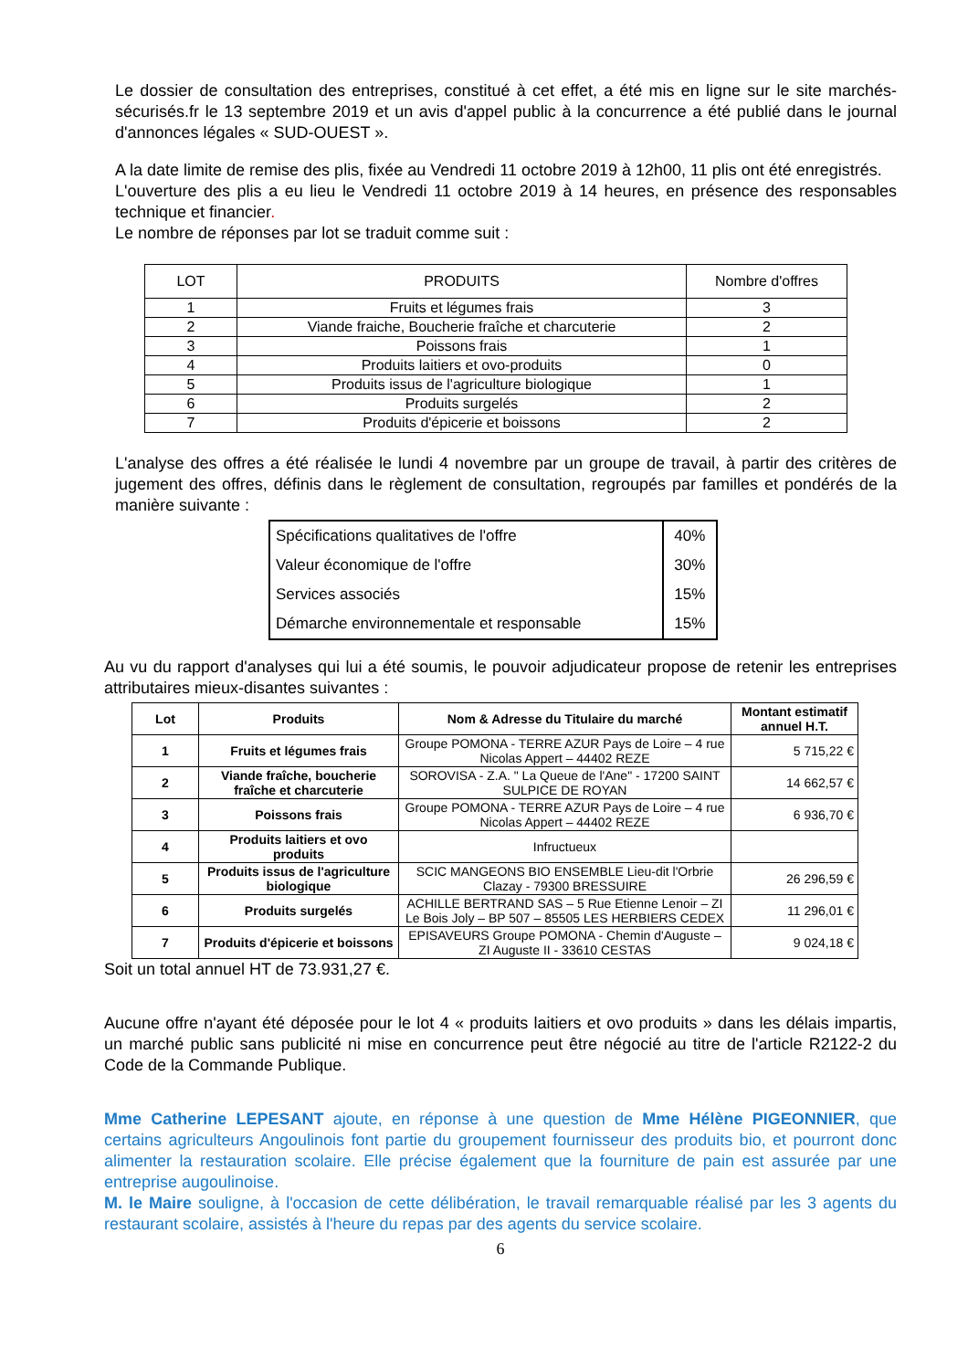Le dossier de consultation des entreprises, constitué à cet effet, a été mis en ligne sur le site marchés-sécurisés.fr le 13 septembre 2019 et un avis d'appel public à la concurrence a été publié dans le journal d'annonces légales « SUD-OUEST ».
A la date limite de remise des plis, fixée au Vendredi 11 octobre 2019 à 12h00, 11 plis ont été enregistrés.
L'ouverture des plis a eu lieu le Vendredi 11 octobre 2019 à 14 heures, en présence des responsables technique et financier.
Le nombre de réponses par lot se traduit comme suit :
| LOT | PRODUITS | Nombre d'offres |
| --- | --- | --- |
| 1 | Fruits et légumes frais | 3 |
| 2 | Viande fraiche, Boucherie fraîche et charcuterie | 2 |
| 3 | Poissons frais | 1 |
| 4 | Produits laitiers et ovo-produits | 0 |
| 5 | Produits issus de l'agriculture biologique | 1 |
| 6 | Produits surgelés | 2 |
| 7 | Produits d'épicerie et boissons | 2 |
L'analyse des offres a été réalisée le lundi 4 novembre par un groupe de travail, à partir des critères de jugement des offres, définis dans le règlement de consultation, regroupés par familles et pondérés de la manière suivante :
| Spécifications qualitatives de l'offre | 40% |
| Valeur économique de l'offre | 30% |
| Services associés | 15% |
| Démarche environnementale et responsable | 15% |
Au vu du rapport d'analyses qui lui a été soumis, le pouvoir adjudicateur propose de retenir les entreprises attributaires mieux-disantes suivantes :
| Lot | Produits | Nom & Adresse du Titulaire du marché | Montant estimatif annuel H.T. |
| --- | --- | --- | --- |
| 1 | Fruits et légumes frais | Groupe POMONA - TERRE AZUR Pays de Loire – 4 rue Nicolas Appert – 44402 REZE | 5 715,22 € |
| 2 | Viande fraîche, boucherie fraîche et charcuterie | SOROVISA - Z.A. " La Queue de l'Ane" - 17200 SAINT SULPICE DE ROYAN | 14 662,57 € |
| 3 | Poissons frais | Groupe POMONA - TERRE AZUR Pays de Loire – 4 rue Nicolas Appert – 44402 REZE | 6 936,70 € |
| 4 | Produits laitiers et ovo produits | Infructueux | |
| 5 | Produits issus de l'agriculture biologique | SCIC MANGEONS BIO ENSEMBLE Lieu-dit l'Orbrie Clazay - 79300 BRESSUIRE | 26 296,59 € |
| 6 | Produits surgelés | ACHILLE BERTRAND SAS – 5 Rue Etienne Lenoir – ZI Le Bois Joly – BP 507 – 85505 LES HERBIERS CEDEX | 11 296,01 € |
| 7 | Produits d'épicerie et boissons | EPISAVEURS Groupe POMONA - Chemin d'Auguste – ZI Auguste II - 33610 CESTAS | 9 024,18 € |
Soit un total annuel HT de 73.931,27 €.
Aucune offre n'ayant été déposée pour le lot 4 « produits laitiers et ovo produits » dans les délais impartis, un marché public sans publicité ni mise en concurrence peut être négocié au titre de l'article R2122-2 du Code de la Commande Publique.
Mme Catherine LEPESANT ajoute, en réponse à une question de Mme Hélène PIGEONNIER, que certains agriculteurs Angoulinois font partie du groupement fournisseur des produits bio, et pourront donc alimenter la restauration scolaire. Elle précise également que la fourniture de pain est assurée par une entreprise augoulinoise.
M. le Maire souligne, à l'occasion de cette délibération, le travail remarquable réalisé par les 3 agents du restaurant scolaire, assistés à l'heure du repas par des agents du service scolaire.
6